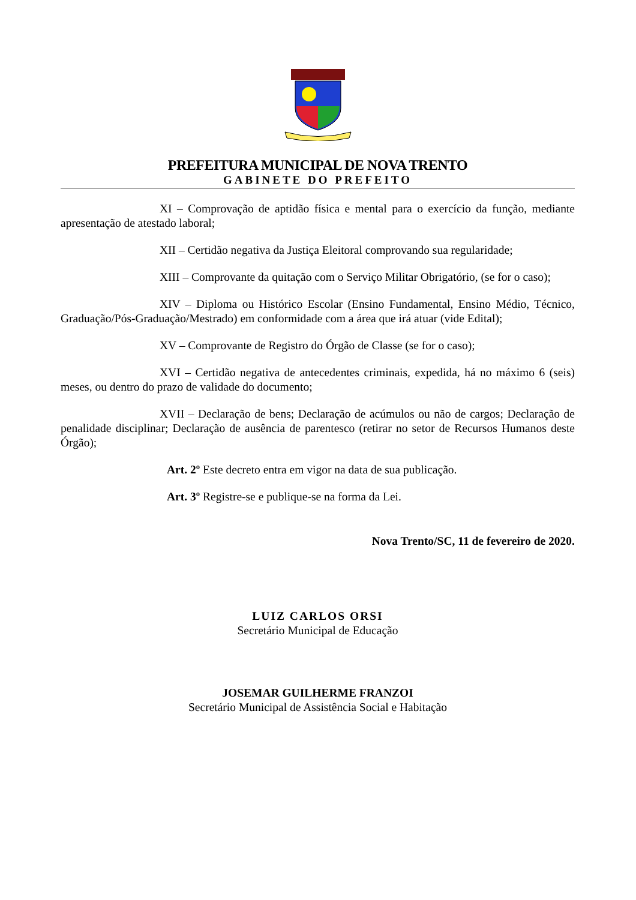PREFEITURA MUNICIPAL DE NOVA TRENTO
GABINETE DO PREFEITO
XI – Comprovação de aptidão física e mental para o exercício da função, mediante apresentação de atestado laboral;
XII – Certidão negativa da Justiça Eleitoral comprovando sua regularidade;
XIII – Comprovante da quitação com o Serviço Militar Obrigatório, (se for o caso);
XIV – Diploma ou Histórico Escolar (Ensino Fundamental, Ensino Médio, Técnico, Graduação/Pós-Graduação/Mestrado) em conformidade com a área que irá atuar (vide Edital);
XV – Comprovante de Registro do Órgão de Classe (se for o caso);
XVI – Certidão negativa de antecedentes criminais, expedida, há no máximo 6 (seis) meses, ou dentro do prazo de validade do documento;
XVII – Declaração de bens; Declaração de acúmulos ou não de cargos; Declaração de penalidade disciplinar; Declaração de ausência de parentesco (retirar no setor de Recursos Humanos deste Órgão);
Art. 2º Este decreto entra em vigor na data de sua publicação.
Art. 3º Registre-se e publique-se na forma da Lei.
Nova Trento/SC, 11 de fevereiro de 2020.
LUIZ CARLOS ORSI
Secretário Municipal de Educação
JOSEMAR GUILHERME FRANZOI
Secretário Municipal de Assistência Social e Habitação